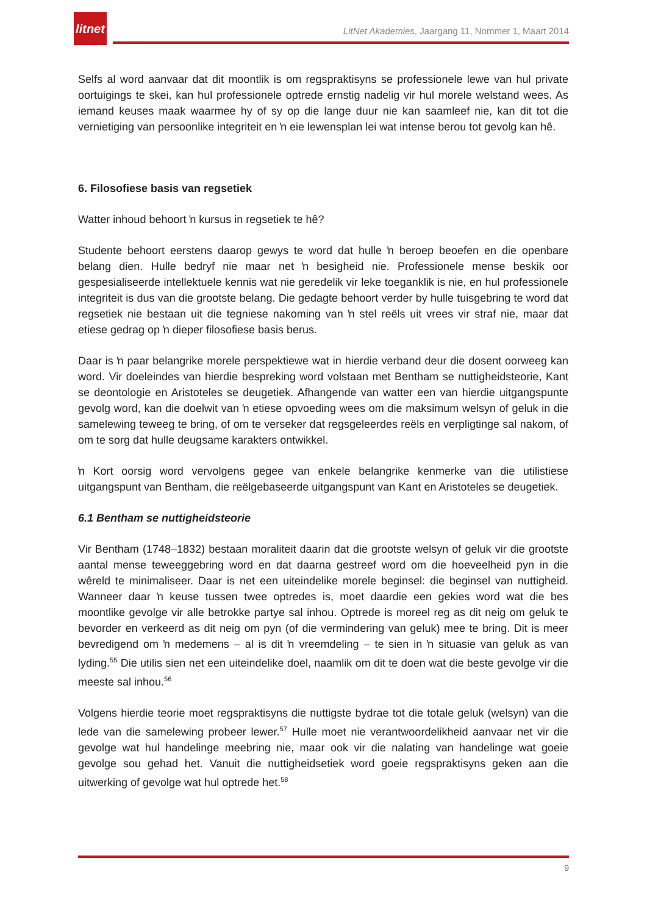litnet
LitNet Akademies, Jaargang 11, Nommer 1, Maart 2014
Selfs al word aanvaar dat dit moontlik is om regspraktisyns se professionele lewe van hul private oortuigings te skei, kan hul professionele optrede ernstig nadelig vir hul morele welstand wees. As iemand keuses maak waarmee hy of sy op die lange duur nie kan saamleef nie, kan dit tot die vernietiging van persoonlike integriteit en ŉ eie lewensplan lei wat intense berou tot gevolg kan hê.
6. Filosofiese basis van regsetiek
Watter inhoud behoort ŉ kursus in regsetiek te hê?
Studente behoort eerstens daarop gewys te word dat hulle ŉ beroep beoefen en die openbare belang dien. Hulle bedryf nie maar net ŉ besigheid nie. Professionele mense beskik oor gespesialiseerde intellektuele kennis wat nie geredelik vir leke toeganklik is nie, en hul professionele integriteit is dus van die grootste belang. Die gedagte behoort verder by hulle tuisgebring te word dat regsetiek nie bestaan uit die tegniese nakoming van ŉ stel reëls uit vrees vir straf nie, maar dat etiese gedrag op ŉ dieper filosofiese basis berus.
Daar is ŉ paar belangrike morele perspektiewe wat in hierdie verband deur die dosent oorweeg kan word. Vir doeleindes van hierdie bespreking word volstaan met Bentham se nuttigheidsteorie, Kant se deontologie en Aristoteles se deugetiek. Afhangende van watter een van hierdie uitgangspunte gevolg word, kan die doelwit van ŉ etiese opvoeding wees om die maksimum welsyn of geluk in die samelewing teweeg te bring, of om te verseker dat regsgeleerdes reëls en verpligtinge sal nakom, of om te sorg dat hulle deugsame karakters ontwikkel.
ŉ Kort oorsig word vervolgens gegee van enkele belangrike kenmerke van die utilistiese uitgangspunt van Bentham, die reëlgebaseerde uitgangspunt van Kant en Aristoteles se deugetiek.
6.1 Bentham se nuttigheidsteorie
Vir Bentham (1748–1832) bestaan moraliteit daarin dat die grootste welsyn of geluk vir die grootste aantal mense teweeggebring word en dat daarna gestreef word om die hoeveelheid pyn in die wêreld te minimaliseer. Daar is net een uiteindelike morele beginsel: die beginsel van nuttigheid. Wanneer daar ŉ keuse tussen twee optredes is, moet daardie een gekies word wat die bes moontlike gevolge vir alle betrokke partye sal inhou. Optrede is moreel reg as dit neig om geluk te bevorder en verkeerd as dit neig om pyn (of die vermindering van geluk) mee te bring. Dit is meer bevredigend om ŉ medemens – al is dit ŉ vreemdeling – te sien in ŉ situasie van geluk as van lyding.<sup>55</sup> Die utilis sien net een uiteindelike doel, naamlik om dit te doen wat die beste gevolge vir die meeste sal inhou.<sup>56</sup>
Volgens hierdie teorie moet regspraktisyns die nuttigste bydrae tot die totale geluk (welsyn) van die lede van die samelewing probeer lewer.<sup>57</sup> Hulle moet nie verantwoordelikheid aanvaar net vir die gevolge wat hul handelinge meebring nie, maar ook vir die nalating van handelinge wat goeie gevolge sou gehad het. Vanuit die nuttigheidsetiek word goeie regspraktisyns geken aan die uitwerking of gevolge wat hul optrede het.<sup>58</sup>
9